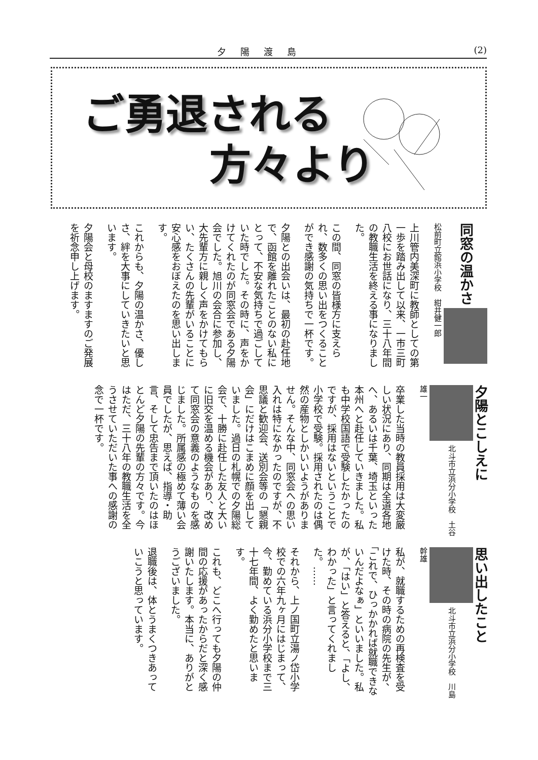夕陽渡島 (2)
ご勇退される
方々より
同窓の温かさ
松前町立館浜小学校　紺井健一郎
上川管内美深町に教師としての第一歩を踏み出して以来、一市三町八校にお世話になり、三十八年間の教職生活を終える事になりました。
この間、同窓の皆様方に支えられ、数多くの思い出をつくることができ感謝の気持ちで一杯です。
夕陽との出会いは、最初の赴任地で、函館を離れたことのない私にとって、不安な気持ちで過ごしていた時でした。その時に、声をかけてくれたのが同窓会である夕陽会でした。旭川の会合に参加し、大先輩方に親しく声をかけてもらい、たくさんの先輩がいることに安心感をおぼえたのを思い出します。
これからも、夕陽の温かさ、優しさ、絆を大事にしていきたいと思います。
夕陽会と母校のますますのご発展を祈念申し上げます。
夕陽とこしえに
北斗市立浜分小学校　土谷雄一
卒業した当時の教員採用は大変厳しい状況にあり、同期は全道各地へ、あるいは千葉、埼玉といった本州へと赴任していきました。私も中学校国語で受験したかったのですが、採用はないということで小学校で受験。採用されたのは偶然の産物としかいいようがありません。そんな中、同窓会への思い入れは特になかったのですが、不思議と歓迎会、送別会等の「懇親会」にだけはこまめに顔を出していました。過日の札幌での夕陽総会で、十勝に赴任した友人と大いに旧交を温める機会があり、改めて同窓会の意義のようなものを感じました。所属感の極めて薄い会員でしたが、思えば、指導・助言、そして忠告まで頂いたのはほとんど夕陽の先輩の方々です。今はただ、三十八年の教職生活を全うさせていただいた事への感謝の念で一杯です。
思い出したこと
北斗市立浜分小学校　川島幹雄
私が、就職するための再検査を受けた時、その時の病院の先生が、「これで、ひっかかれば就職できないんだよなぁ」といいました。私が、「はい」と答えると、「よし、わかった」と言ってくれました。……
それから、上ノ国町立湯ノ岱小学校での六年九ヶ月にはじまって、今、勤めている浜分小学校まで三十七年間、よく勤めたと思います。
これも、どこへ行っても夕陽の仲間の応援があったからだと深く感謝いたします。本当に、ありがとうございました。
退職後は、体とうまくつきあっていこうと思っています。